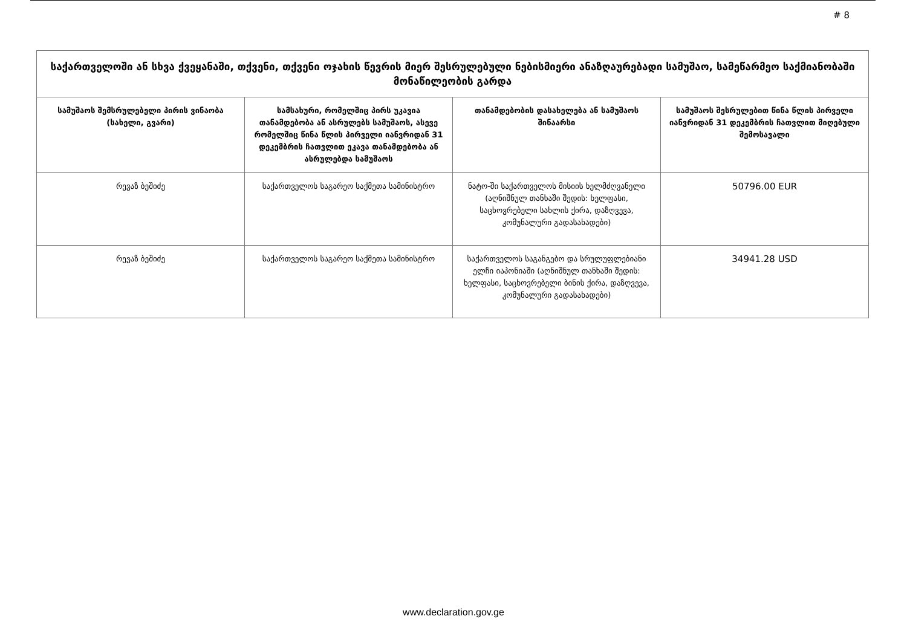# 8
| საქართველოში ან სხვა ქვეყანაში, თქვენი, თქვენი ოჯახის წევრის მიერ შესრულებული ნებისმიერი ანაზღაურებადი სამუშაო, სამეწარმეო საქმიანობაში მონაწილეობის გარდა | | | |
| --- | --- | --- | --- |
| სამუშაოს შემსრულებელი პირის ვინაობა (სახელი, გვარი) | სამსახური, რომელშიც პირს უკავია თანამდებობა ან ასრულებს სამუშაოს, ასევე რომელშიც წინა წლის პირველი იანვრიდან 31 დეკემბრის ჩათვლით ეკავა თანამდებობა ან ასრულებდა სამუშაოს | თანამდებობის დასახელება ან სამუშაოს შინაარსი | სამუშაოს შესრულებით წინა წლის პირველი იანვრიდან 31 დეკემბრის ჩათვლით მიღებული შემოსავალი |
| რევაზ ბეშიძე | საქართველოს საგარეო საქმეთა სამინისტრო | ნატო-ში საქართველოს მისიის ხელმძღვანელი (აღნიშნულ თანხაში შედის: ხელფასი, საცხოვრებელი სახლის ქირა, დაზღვევა, კომუნალური გადასახადები) | 50796.00 EUR |
| რევაზ ბეშიძე | საქართველოს საგარეო საქმეთა სამინისტრო | საქართველოს საგანგებო და სრულუფლებიანი ელჩი იაპონიაში (აღნიშნულ თანხაში შედის: ხელფასი, საცხოვრებელი ბინის ქირა, დაზღვევა, კომუნალური გადასახადები) | 34941.28 USD |
www.declaration.gov.ge